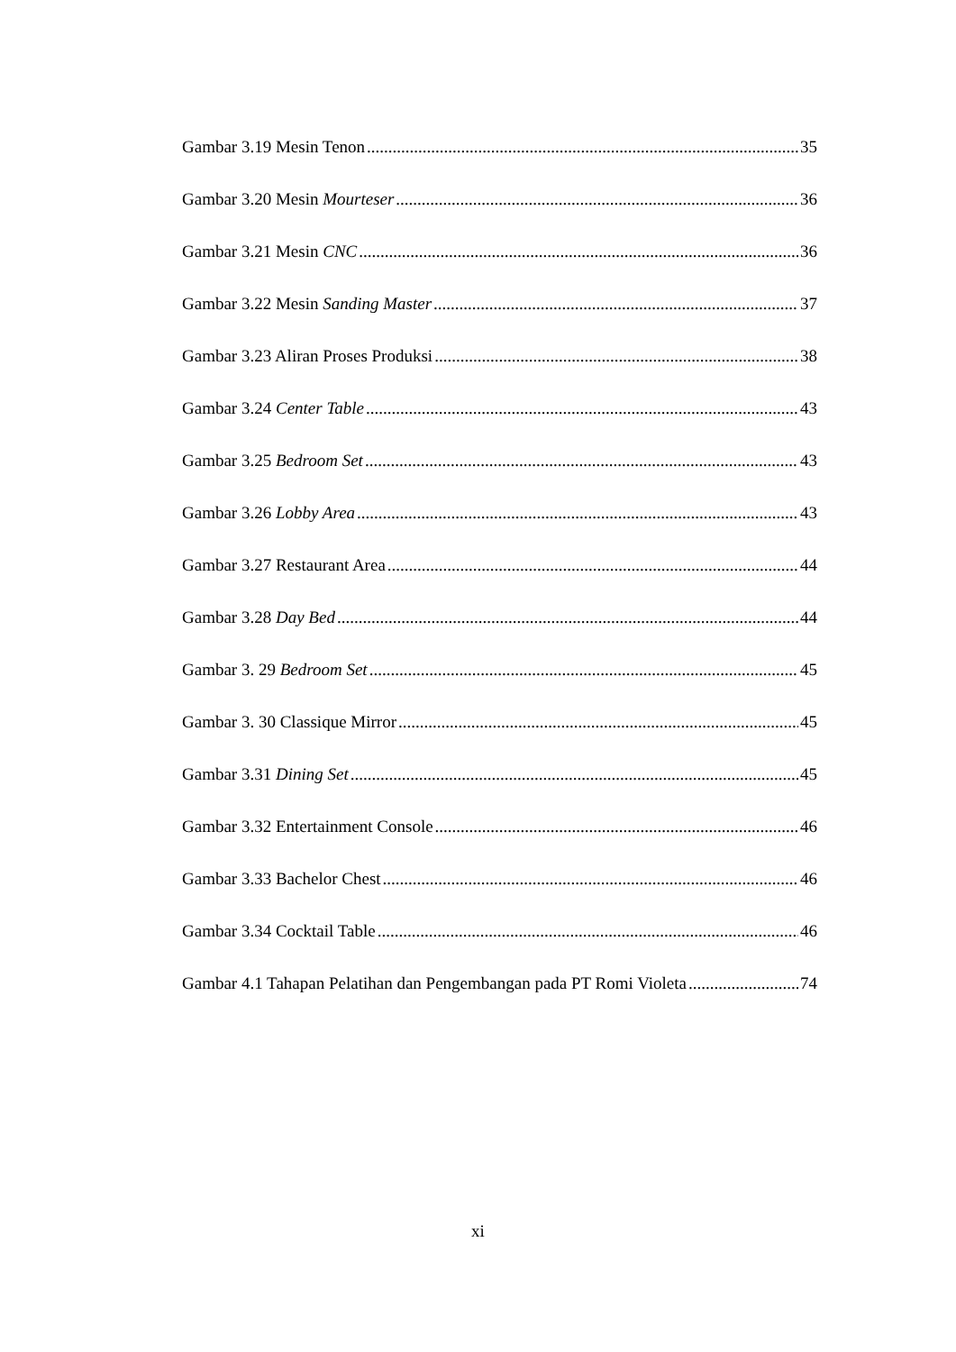Gambar 3.19 Mesin Tenon 35
Gambar 3.20 Mesin Mourteser 36
Gambar 3.21 Mesin CNC 36
Gambar 3.22 Mesin Sanding Master 37
Gambar 3.23 Aliran Proses Produksi 38
Gambar 3.24 Center Table 43
Gambar 3.25 Bedroom Set 43
Gambar 3.26 Lobby Area 43
Gambar 3.27 Restaurant Area 44
Gambar 3.28 Day Bed 44
Gambar 3. 29 Bedroom Set 45
Gambar 3. 30 Classique Mirror 45
Gambar 3.31 Dining Set 45
Gambar 3.32 Entertainment Console 46
Gambar 3.33 Bachelor Chest 46
Gambar 3.34 Cocktail Table 46
Gambar 4.1 Tahapan Pelatihan dan Pengembangan pada PT Romi Violeta 74
xi